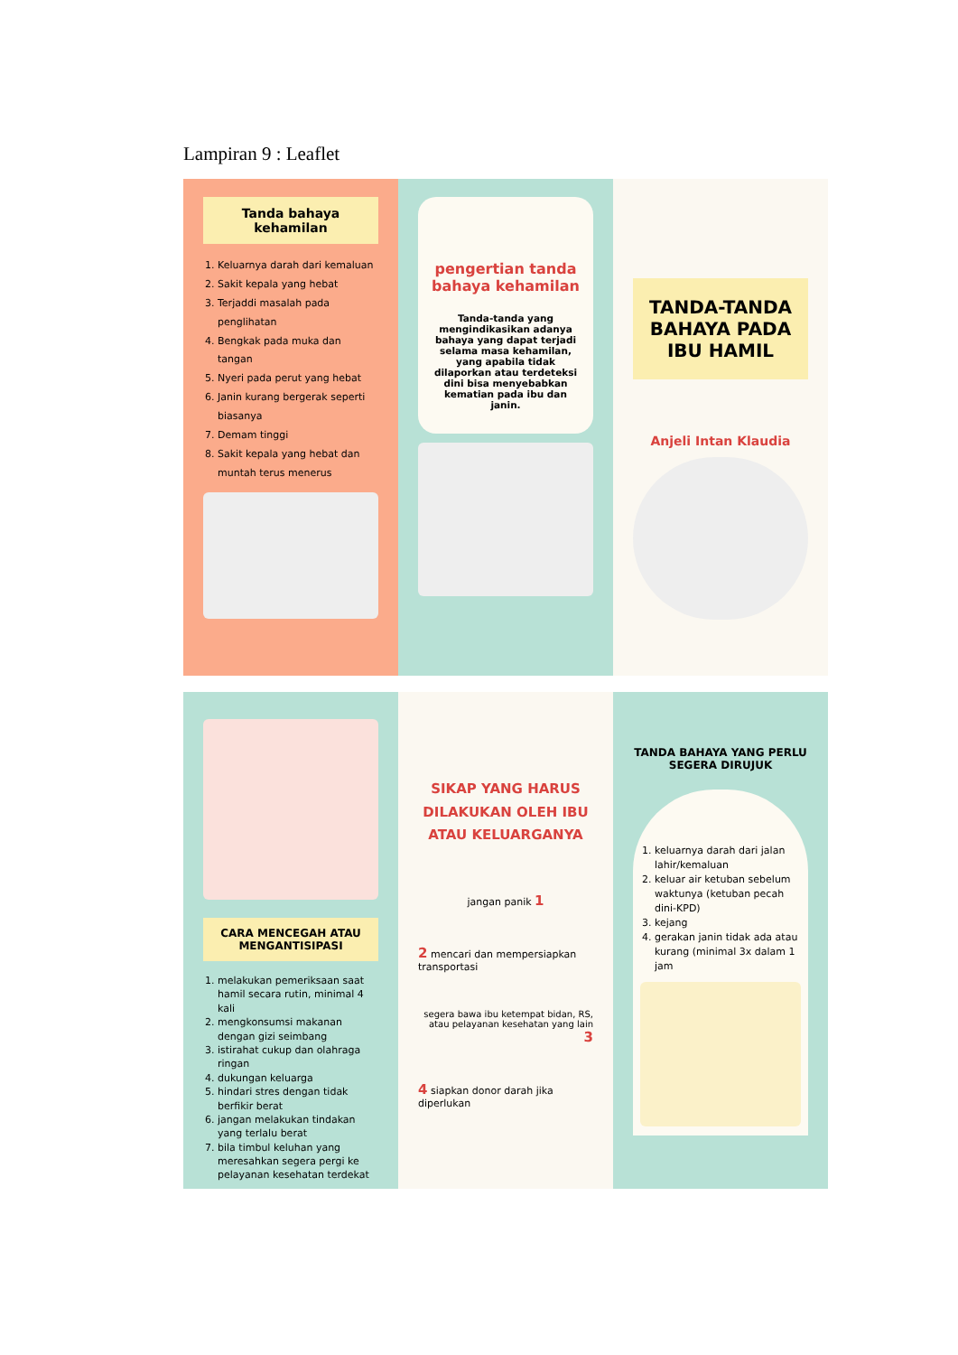Lampiran 9 : Leaflet
Tanda bahaya kehamilan
1. Keluarnya darah dari kemaluan
2. Sakit kepala yang hebat
3. Terjaddi masalah pada penglihatan
4. Bengkak pada muka dan tangan
5. Nyeri pada perut yang hebat
6. Janin kurang bergerak seperti biasanya
7. Demam tinggi
8. Sakit kepala yang hebat dan muntah terus menerus
pengertian tanda bahaya kehamilan
Tanda-tanda yang mengindikasikan adanya bahaya yang dapat terjadi selama masa kehamilan, yang apabila tidak dilaporkan atau terdeteksi dini bisa menyebabkan kematian pada ibu dan janin.
TANDA-TANDA BAHAYA PADA IBU HAMIL
Anjeli Intan Klaudia
CARA MENCEGAH ATAU MENGANTISIPASI
1. melakukan pemeriksaan saat hamil secara rutin, minimal 4 kali
2. mengkonsumsi makanan dengan gizi seimbang
3. istirahat cukup dan olahraga ringan
4. dukungan keluarga
5. hindari stres dengan tidak berfikir berat
6. jangan melakukan tindakan yang terlalu berat
7. bila timbul keluhan yang meresahkan segera pergi ke pelayanan kesehatan terdekat
SIKAP YANG HARUS DILAKUKAN OLEH IBU ATAU KELUARGANYA
jangan panik 1
2 mencari dan mempersiapkan transportasi
segera bawa ibu ketempat bidan, RS, atau pelayanan kesehatan yang lain 3
4 siapkan donor darah jika diperlukan
TANDA BAHAYA YANG PERLU SEGERA DIRUJUK
1. keluarnya darah dari jalan lahir/kemaluan
2. keluar air ketuban sebelum waktunya (ketuban pecah dini-KPD)
3. kejang
4. gerakan janin tidak ada atau kurang (minimal 3x dalam 1 jam